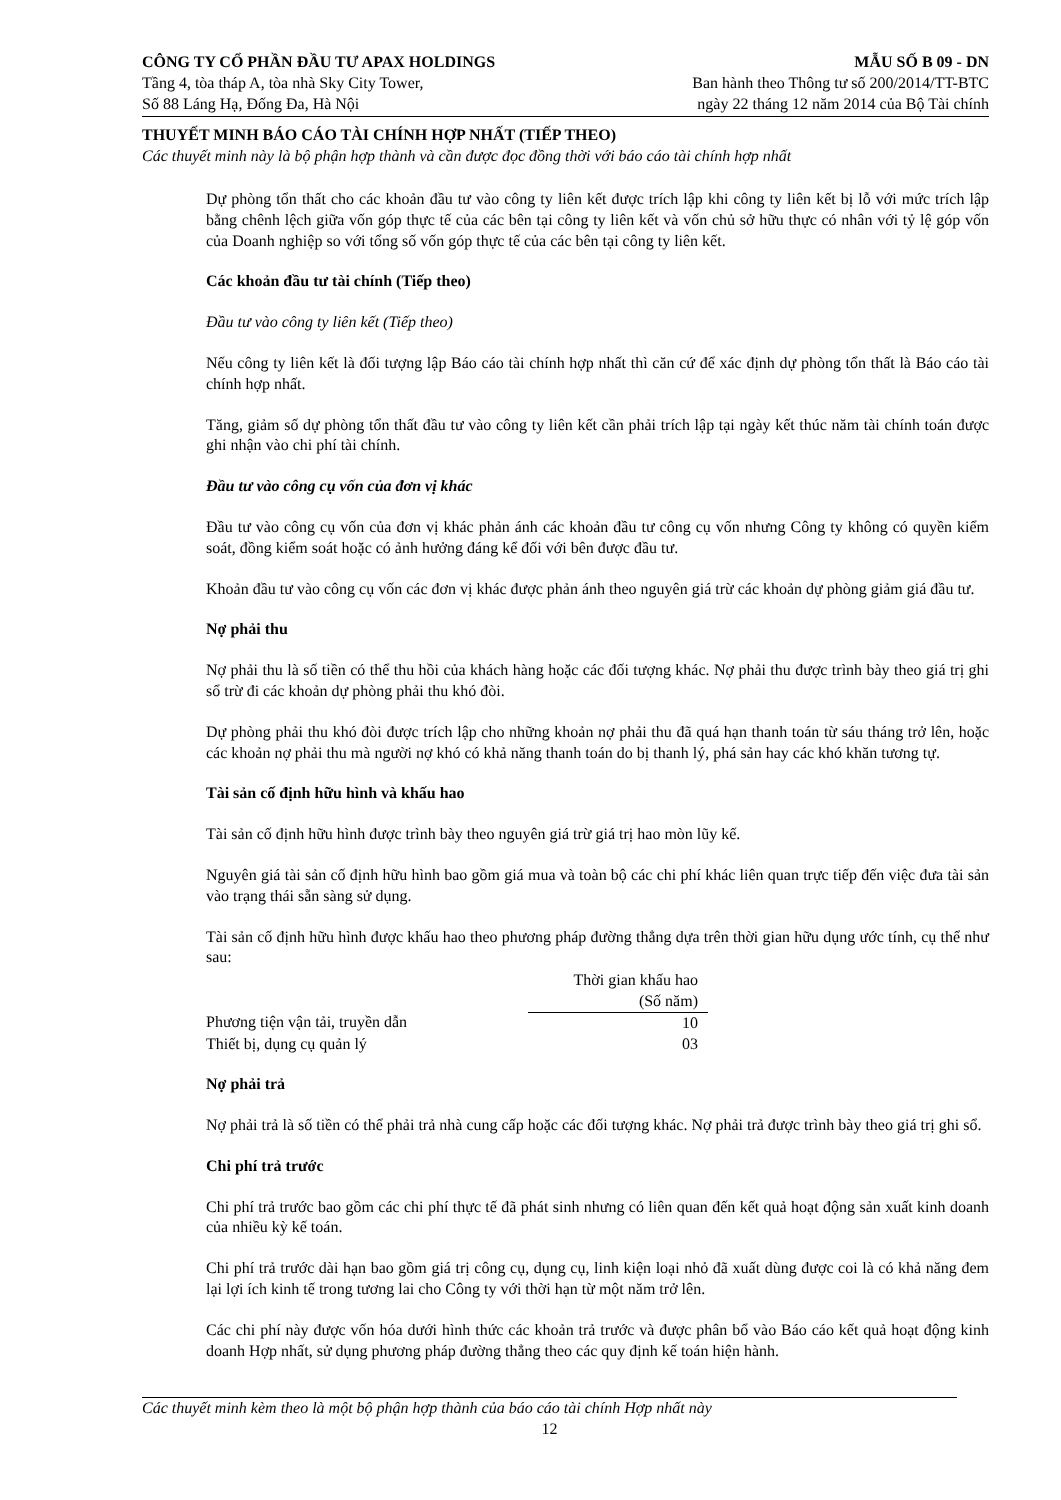CÔNG TY CỔ PHẦN ĐẦU TƯ APAX HOLDINGS
Tầng 4, tòa tháp A, tòa nhà Sky City Tower,
Số 88 Láng Hạ, Đống Đa, Hà Nội
MẪU SỐ B 09 - DN
Ban hành theo Thông tư số 200/2014/TT-BTC
ngày 22 tháng 12 năm 2014 của Bộ Tài chính
THUYẾT MINH BÁO CÁO TÀI CHÍNH HỢP NHẤT (TIẾP THEO)
Các thuyết minh này là bộ phận hợp thành và cần được đọc đồng thời với báo cáo tài chính hợp nhất
Dự phòng tổn thất cho các khoản đầu tư vào công ty liên kết được trích lập khi công ty liên kết bị lỗ với mức trích lập bằng chênh lệch giữa vốn góp thực tế của các bên tại công ty liên kết và vốn chủ sở hữu thực có nhân với tỷ lệ góp vốn của Doanh nghiệp so với tổng số vốn góp thực tế của các bên tại công ty liên kết.
Các khoản đầu tư tài chính (Tiếp theo)
Đầu tư vào công ty liên kết (Tiếp theo)
Nếu công ty liên kết là đối tượng lập Báo cáo tài chính hợp nhất thì căn cứ để xác định dự phòng tổn thất là Báo cáo tài chính hợp nhất.
Tăng, giảm số dự phòng tổn thất đầu tư vào công ty liên kết cần phải trích lập tại ngày kết thúc năm tài chính toán được ghi nhận vào chi phí tài chính.
Đầu tư vào công cụ vốn của đơn vị khác
Đầu tư vào công cụ vốn của đơn vị khác phản ánh các khoản đầu tư công cụ vốn nhưng Công ty không có quyền kiểm soát, đồng kiểm soát hoặc có ảnh hưởng đáng kể đối với bên được đầu tư.
Khoản đầu tư vào công cụ vốn các đơn vị khác được phản ánh theo nguyên giá trừ các khoản dự phòng giảm giá đầu tư.
Nợ phải thu
Nợ phải thu là số tiền có thể thu hồi của khách hàng hoặc các đối tượng khác. Nợ phải thu được trình bày theo giá trị ghi sổ trừ đi các khoản dự phòng phải thu khó đòi.
Dự phòng phải thu khó đòi được trích lập cho những khoản nợ phải thu đã quá hạn thanh toán từ sáu tháng trở lên, hoặc các khoản nợ phải thu mà người nợ khó có khả năng thanh toán do bị thanh lý, phá sản hay các khó khăn tương tự.
Tài sản cố định hữu hình và khấu hao
Tài sản cố định hữu hình được trình bày theo nguyên giá trừ giá trị hao mòn lũy kế.
Nguyên giá tài sản cố định hữu hình bao gồm giá mua và toàn bộ các chi phí khác liên quan trực tiếp đến việc đưa tài sản vào trạng thái sẵn sàng sử dụng.
Tài sản cố định hữu hình được khấu hao theo phương pháp đường thẳng dựa trên thời gian hữu dụng ước tính, cụ thể như sau:
| | Thời gian khấu hao (Số năm) |
| --- | --- |
| Phương tiện vận tải, truyền dẫn | 10 |
| Thiết bị, dụng cụ quản lý | 03 |
Nợ phải trả
Nợ phải trả là số tiền có thể phải trả nhà cung cấp hoặc các đối tượng khác. Nợ phải trả được trình bày theo giá trị ghi sổ.
Chi phí trả trước
Chi phí trả trước bao gồm các chi phí thực tế đã phát sinh nhưng có liên quan đến kết quả hoạt động sản xuất kinh doanh của nhiều kỳ kế toán.
Chi phí trả trước dài hạn bao gồm giá trị công cụ, dụng cụ, linh kiện loại nhỏ đã xuất dùng được coi là có khả năng đem lại lợi ích kinh tế trong tương lai cho Công ty với thời hạn từ một năm trở lên.
Các chi phí này được vốn hóa dưới hình thức các khoản trả trước và được phân bổ vào Báo cáo kết quả hoạt động kinh doanh Hợp nhất, sử dụng phương pháp đường thẳng theo các quy định kế toán hiện hành.
Các thuyết minh kèm theo là một bộ phận hợp thành của báo cáo tài chính Hợp nhất này
12